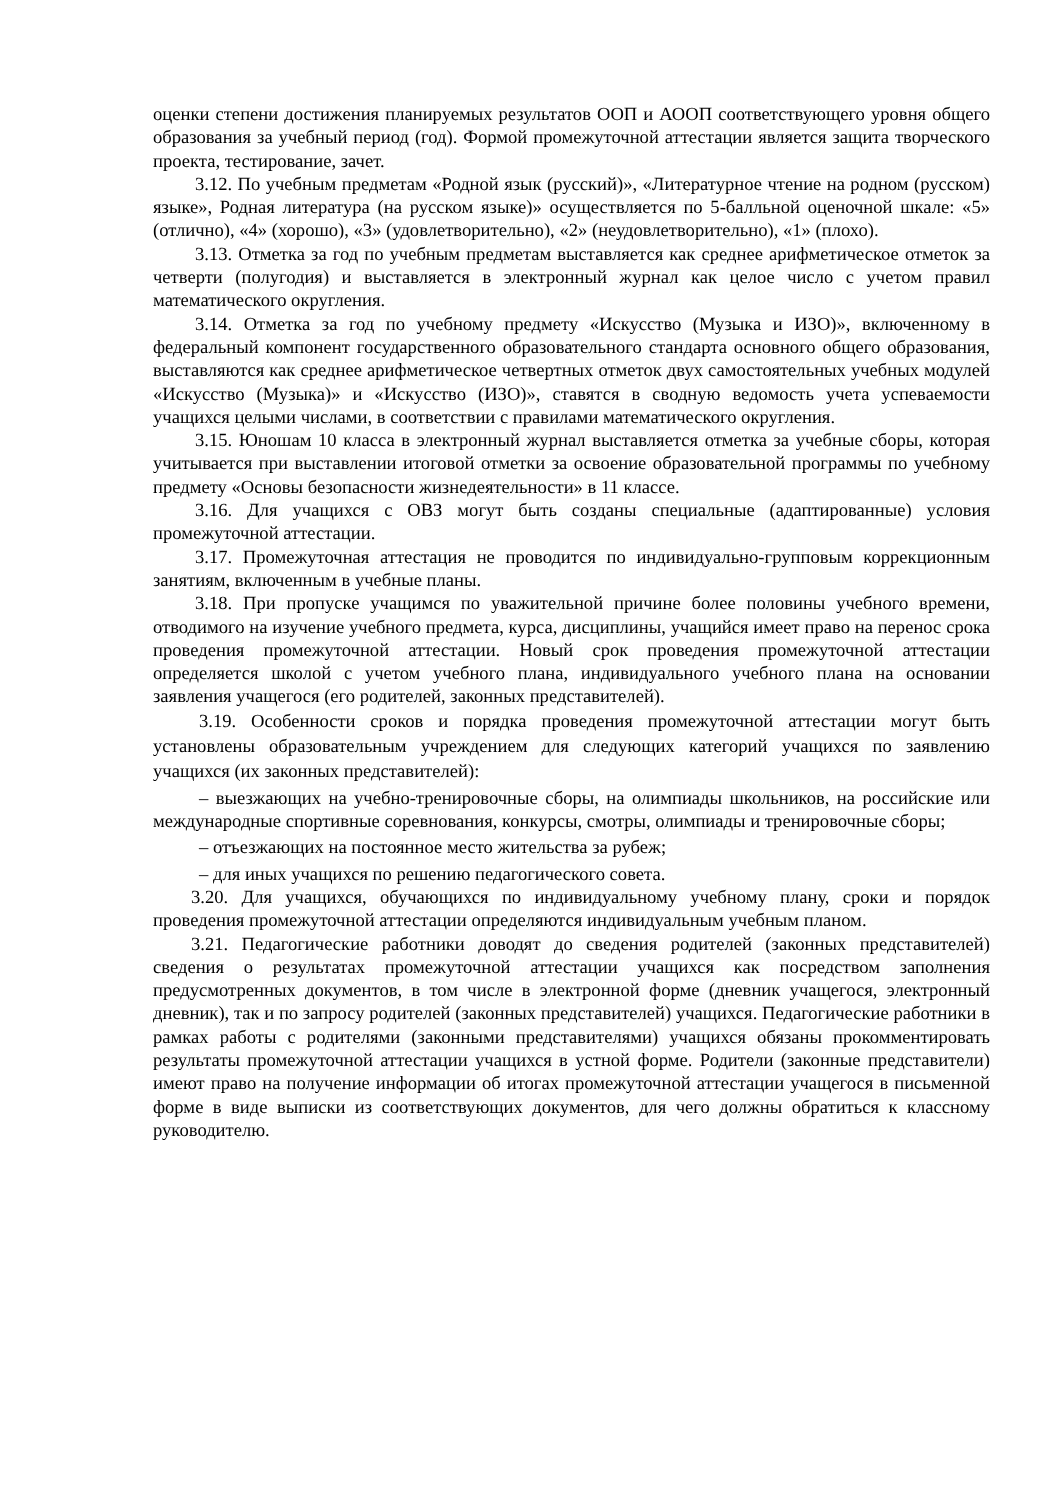оценки степени достижения планируемых результатов ООП и АООП соответствующего уровня общего образования за учебный период (год). Формой промежуточной аттестации является защита творческого проекта, тестирование, зачет.
3.12. По учебным предметам «Родной язык (русский)», «Литературное чтение на родном (русском) языке», Родная литература (на русском языке)» осуществляется по 5-балльной оценочной шкале: «5» (отлично), «4» (хорошо), «3» (удовлетворительно), «2» (неудовлетворительно), «1» (плохо).
3.13. Отметка за год по учебным предметам выставляется как среднее арифметическое отметок за четверти (полугодия) и выставляется в электронный журнал как целое число с учетом правил математического округления.
3.14. Отметка за год по учебному предмету «Искусство (Музыка и ИЗО)», включенному в федеральный компонент государственного образовательного стандарта основного общего образования, выставляются как среднее арифметическое четвертных отметок двух самостоятельных учебных модулей «Искусство (Музыка)» и «Искусство (ИЗО)», ставятся в сводную ведомость учета успеваемости учащихся целыми числами, в соответствии с правилами математического округления.
3.15. Юношам 10 класса в электронный журнал выставляется отметка за учебные сборы, которая учитывается при выставлении итоговой отметки за освоение образовательной программы по учебному предмету «Основы безопасности жизнедеятельности» в 11 классе.
3.16. Для учащихся с ОВЗ могут быть созданы специальные (адаптированные) условия промежуточной аттестации.
3.17. Промежуточная аттестация не проводится по индивидуально-групповым коррекционным занятиям, включенным в учебные планы.
3.18. При пропуске учащимся по уважительной причине более половины учебного времени, отводимого на изучение учебного предмета, курса, дисциплины, учащийся имеет право на перенос срока проведения промежуточной аттестации. Новый срок проведения промежуточной аттестации определяется школой с учетом учебного плана, индивидуального учебного плана на основании заявления учащегося (его родителей, законных представителей).
3.19. Особенности сроков и порядка проведения промежуточной аттестации могут быть установлены образовательным учреждением для следующих категорий учащихся по заявлению учащихся (их законных представителей):
– выезжающих на учебно-тренировочные сборы, на олимпиады школьников, на российские или международные спортивные соревнования, конкурсы, смотры, олимпиады и тренировочные сборы;
– отъезжающих на постоянное место жительства за рубеж;
– для иных учащихся по решению педагогического совета.
3.20. Для учащихся, обучающихся по индивидуальному учебному плану, сроки и порядок проведения промежуточной аттестации определяются индивидуальным учебным планом.
3.21. Педагогические работники доводят до сведения родителей (законных представителей) сведения о результатах промежуточной аттестации учащихся как посредством заполнения предусмотренных документов, в том числе в электронной форме (дневник учащегося, электронный дневник), так и по запросу родителей (законных представителей) учащихся. Педагогические работники в рамках работы с родителями (законными представителями) учащихся обязаны прокомментировать результаты промежуточной аттестации учащихся в устной форме. Родители (законные представители) имеют право на получение информации об итогах промежуточной аттестации учащегося в письменной форме в виде выписки из соответствующих документов, для чего должны обратиться к классному руководителю.